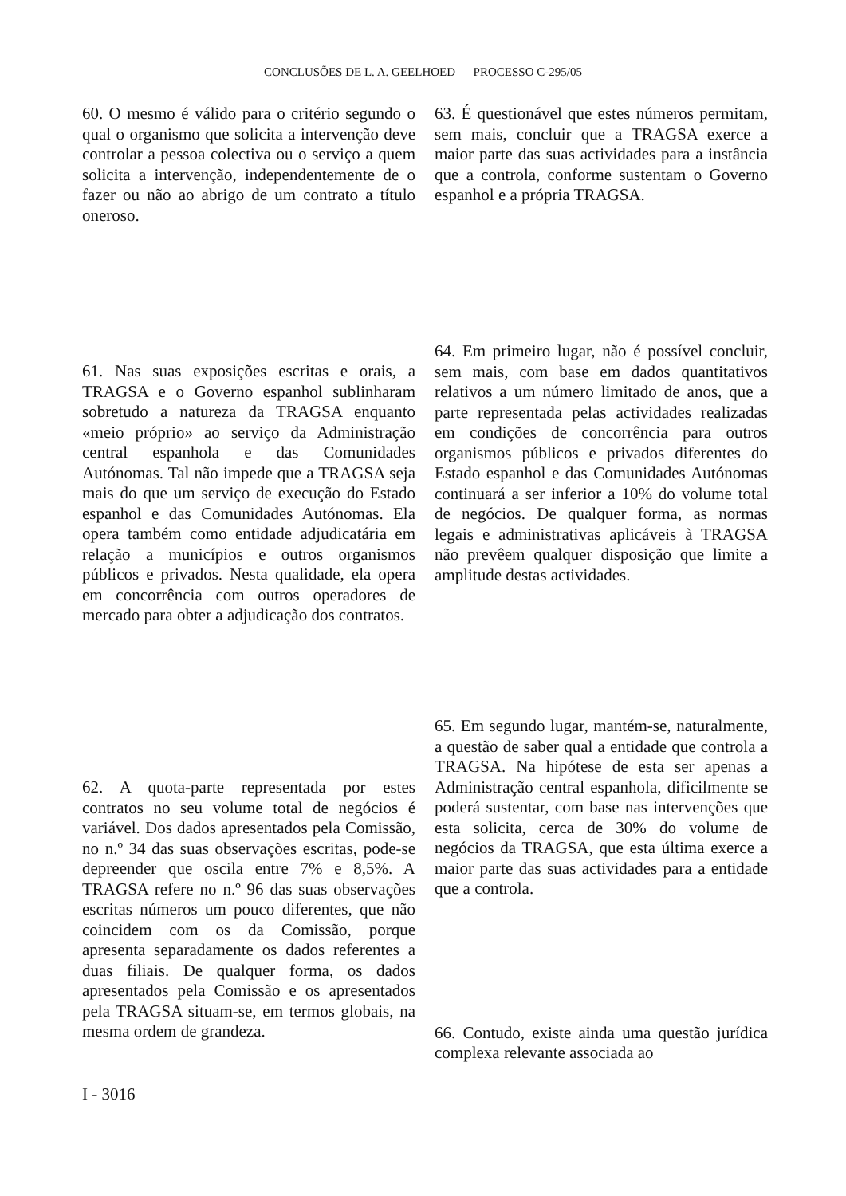CONCLUSÕES DE L. A. GEELHOED — PROCESSO C-295/05
60. O mesmo é válido para o critério segundo o qual o organismo que solicita a intervenção deve controlar a pessoa colectiva ou o serviço a quem solicita a intervenção, independentemente de o fazer ou não ao abrigo de um contrato a título oneroso.
63. É questionável que estes números permitam, sem mais, concluir que a TRAGSA exerce a maior parte das suas actividades para a instância que a controla, conforme sustentam o Governo espanhol e a própria TRAGSA.
61. Nas suas exposições escritas e orais, a TRAGSA e o Governo espanhol sublinharam sobretudo a natureza da TRAGSA enquanto «meio próprio» ao serviço da Administração central espanhola e das Comunidades Autónomas. Tal não impede que a TRAGSA seja mais do que um serviço de execução do Estado espanhol e das Comunidades Autónomas. Ela opera também como entidade adjudicatária em relação a municípios e outros organismos públicos e privados. Nesta qualidade, ela opera em concorrência com outros operadores de mercado para obter a adjudicação dos contratos.
64. Em primeiro lugar, não é possível concluir, sem mais, com base em dados quantitativos relativos a um número limitado de anos, que a parte representada pelas actividades realizadas em condições de concorrência para outros organismos públicos e privados diferentes do Estado espanhol e das Comunidades Autónomas continuará a ser inferior a 10% do volume total de negócios. De qualquer forma, as normas legais e administrativas aplicáveis à TRAGSA não prevêem qualquer disposição que limite a amplitude destas actividades.
62. A quota-parte representada por estes contratos no seu volume total de negócios é variável. Dos dados apresentados pela Comissão, no n.º 34 das suas observações escritas, pode-se depreender que oscila entre 7% e 8,5%. A TRAGSA refere no n.º 96 das suas observações escritas números um pouco diferentes, que não coincidem com os da Comissão, porque apresenta separadamente os dados referentes a duas filiais. De qualquer forma, os dados apresentados pela Comissão e os apresentados pela TRAGSA situam-se, em termos globais, na mesma ordem de grandeza.
65. Em segundo lugar, mantém-se, naturalmente, a questão de saber qual a entidade que controla a TRAGSA. Na hipótese de esta ser apenas a Administração central espanhola, dificilmente se poderá sustentar, com base nas intervenções que esta solicita, cerca de 30% do volume de negócios da TRAGSA, que esta última exerce a maior parte das suas actividades para a entidade que a controla.
66. Contudo, existe ainda uma questão jurídica complexa relevante associada ao
I - 3016